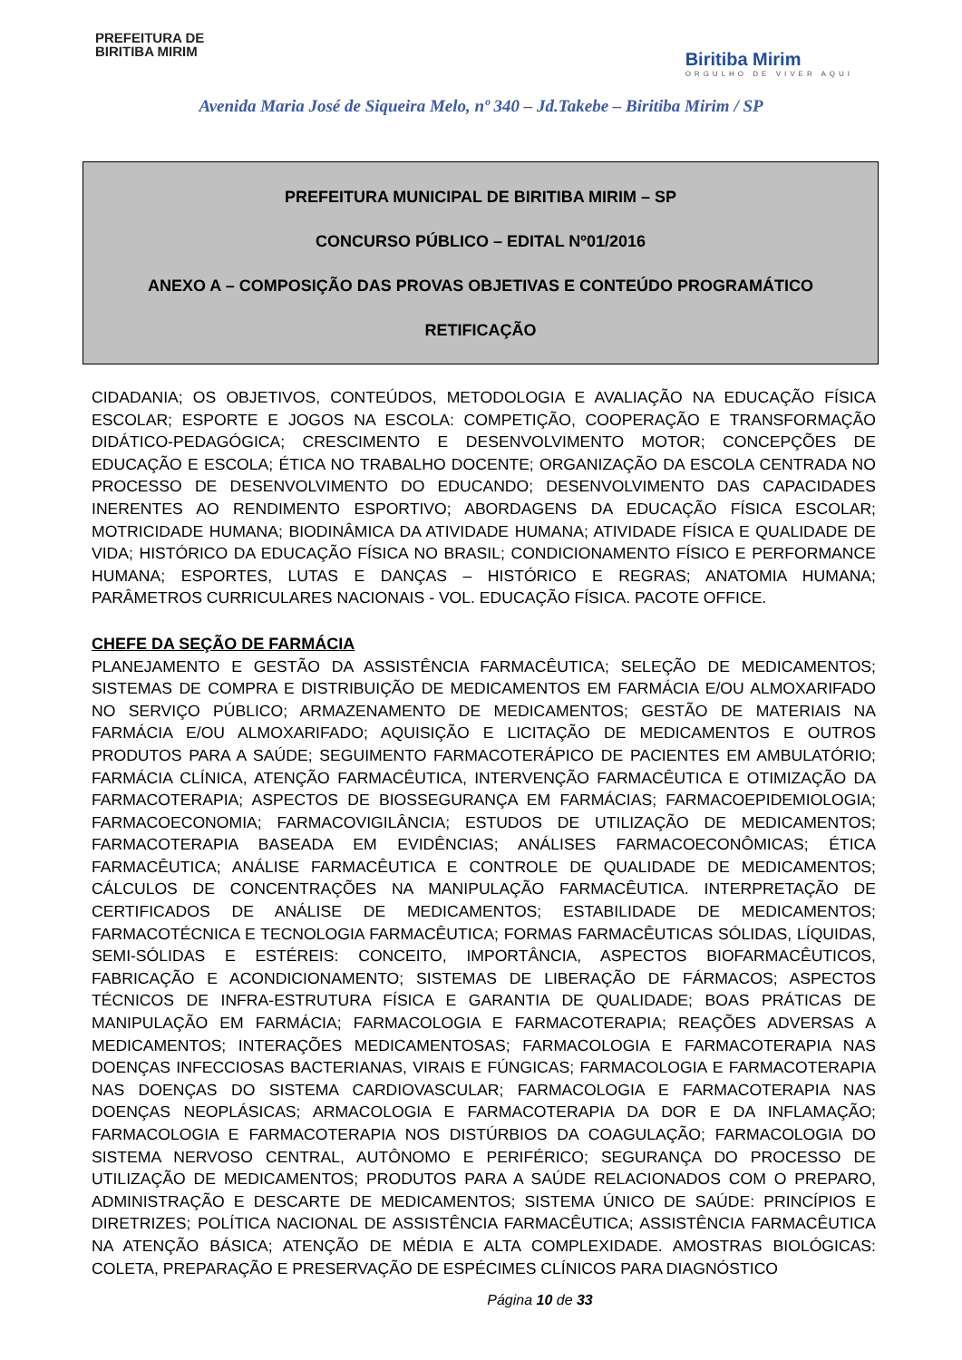PREFEITURA DE
BIRITIBA MIRIM
Biritiba Mirim
ORGULHO DE VIVER AQUI
Avenida Maria José de Siqueira Melo, nº 340 – Jd.Takebe – Biritiba Mirim / SP
PREFEITURA MUNICIPAL DE BIRITIBA MIRIM – SP
CONCURSO PÚBLICO – EDITAL Nº01/2016
ANEXO A – COMPOSIÇÃO DAS PROVAS OBJETIVAS E CONTEÚDO PROGRAMÁTICO
RETIFICAÇÃO
CIDADANIA; OS OBJETIVOS, CONTEÚDOS, METODOLOGIA E AVALIAÇÃO NA EDUCAÇÃO FÍSICA ESCOLAR; ESPORTE E JOGOS NA ESCOLA: COMPETIÇÃO, COOPERAÇÃO E TRANSFORMAÇÃO DIDÁTICO-PEDAGÓGICA; CRESCIMENTO E DESENVOLVIMENTO MOTOR; CONCEPÇÕES DE EDUCAÇÃO E ESCOLA; ÉTICA NO TRABALHO DOCENTE; ORGANIZAÇÃO DA ESCOLA CENTRADA NO PROCESSO DE DESENVOLVIMENTO DO EDUCANDO; DESENVOLVIMENTO DAS CAPACIDADES INERENTES AO RENDIMENTO ESPORTIVO; ABORDAGENS DA EDUCAÇÃO FÍSICA ESCOLAR; MOTRICIDADE HUMANA; BIODINÂMICA DA ATIVIDADE HUMANA; ATIVIDADE FÍSICA E QUALIDADE DE VIDA; HISTÓRICO DA EDUCAÇÃO FÍSICA NO BRASIL; CONDICIONAMENTO FÍSICO E PERFORMANCE HUMANA; ESPORTES, LUTAS E DANÇAS – HISTÓRICO E REGRAS; ANATOMIA HUMANA; PARÂMETROS CURRICULARES NACIONAIS - VOL. EDUCAÇÃO FÍSICA. PACOTE OFFICE.
CHEFE DA SEÇÃO DE FARMÁCIA
PLANEJAMENTO E GESTÃO DA ASSISTÊNCIA FARMACÊUTICA; SELEÇÃO DE MEDICAMENTOS; SISTEMAS DE COMPRA E DISTRIBUIÇÃO DE MEDICAMENTOS EM FARMÁCIA E/OU ALMOXARIFADO NO SERVIÇO PÚBLICO; ARMAZENAMENTO DE MEDICAMENTOS; GESTÃO DE MATERIAIS NA FARMÁCIA E/OU ALMOXARIFADO; AQUISIÇÃO E LICITAÇÃO DE MEDICAMENTOS E OUTROS PRODUTOS PARA A SAÚDE; SEGUIMENTO FARMACOTERÁPICO DE PACIENTES EM AMBULATÓRIO; FARMÁCIA CLÍNICA, ATENÇÃO FARMACÊUTICA, INTERVENÇÃO FARMACÊUTICA E OTIMIZAÇÃO DA FARMACOTERAPIA; ASPECTOS DE BIOSSEGURANÇA EM FARMÁCIAS; FARMACOEPIDEMIOLOGIA; FARMACOECONOMIA; FARMACOVIGILÂNCIA; ESTUDOS DE UTILIZAÇÃO DE MEDICAMENTOS; FARMACOTERAPIA BASEADA EM EVIDÊNCIAS; ANÁLISES FARMACOECONÔMICAS; ÉTICA FARMACÊUTICA; ANÁLISE FARMACÊUTICA E CONTROLE DE QUALIDADE DE MEDICAMENTOS; CÁLCULOS DE CONCENTRAÇÕES NA MANIPULAÇÃO FARMACÊUTICA. INTERPRETAÇÃO DE CERTIFICADOS DE ANÁLISE DE MEDICAMENTOS; ESTABILIDADE DE MEDICAMENTOS; FARMACOTÉCNICA E TECNOLOGIA FARMACÊUTICA; FORMAS FARMACÊUTICAS SÓLIDAS, LÍQUIDAS, SEMI-SÓLIDAS E ESTÉREIS: CONCEITO, IMPORTÂNCIA, ASPECTOS BIOFARMACÊUTICOS, FABRICAÇÃO E ACONDICIONAMENTO; SISTEMAS DE LIBERAÇÃO DE FÁRMACOS; ASPECTOS TÉCNICOS DE INFRA-ESTRUTURA FÍSICA E GARANTIA DE QUALIDADE; BOAS PRÁTICAS DE MANIPULAÇÃO EM FARMÁCIA; FARMACOLOGIA E FARMACOTERAPIA; REAÇÕES ADVERSAS A MEDICAMENTOS; INTERAÇÕES MEDICAMENTOSAS; FARMACOLOGIA E FARMACOTERAPIA NAS DOENÇAS INFECCIOSAS BACTERIANAS, VIRAIS E FÚNGICAS; FARMACOLOGIA E FARMACOTERAPIA NAS DOENÇAS DO SISTEMA CARDIOVASCULAR; FARMACOLOGIA E FARMACOTERAPIA NAS DOENÇAS NEOPLÁSICAS; ARMACOLOGIA E FARMACOTERAPIA DA DOR E DA INFLAMAÇÃO; FARMACOLOGIA E FARMACOTERAPIA NOS DISTÚRBIOS DA COAGULAÇÃO; FARMACOLOGIA DO SISTEMA NERVOSO CENTRAL, AUTÔNOMO E PERIFÉRICO; SEGURANÇA DO PROCESSO DE UTILIZAÇÃO DE MEDICAMENTOS; PRODUTOS PARA A SAÚDE RELACIONADOS COM O PREPARO, ADMINISTRAÇÃO E DESCARTE DE MEDICAMENTOS; SISTEMA ÚNICO DE SAÚDE: PRINCÍPIOS E DIRETRIZES; POLÍTICA NACIONAL DE ASSISTÊNCIA FARMACÊUTICA; ASSISTÊNCIA FARMACÊUTICA NA ATENÇÃO BÁSICA; ATENÇÃO DE MÉDIA E ALTA COMPLEXIDADE. AMOSTRAS BIOLÓGICAS: COLETA, PREPARAÇÃO E PRESERVAÇÃO DE ESPÉCIMES CLÍNICOS PARA DIAGNÓSTICO
Página 10 de 33